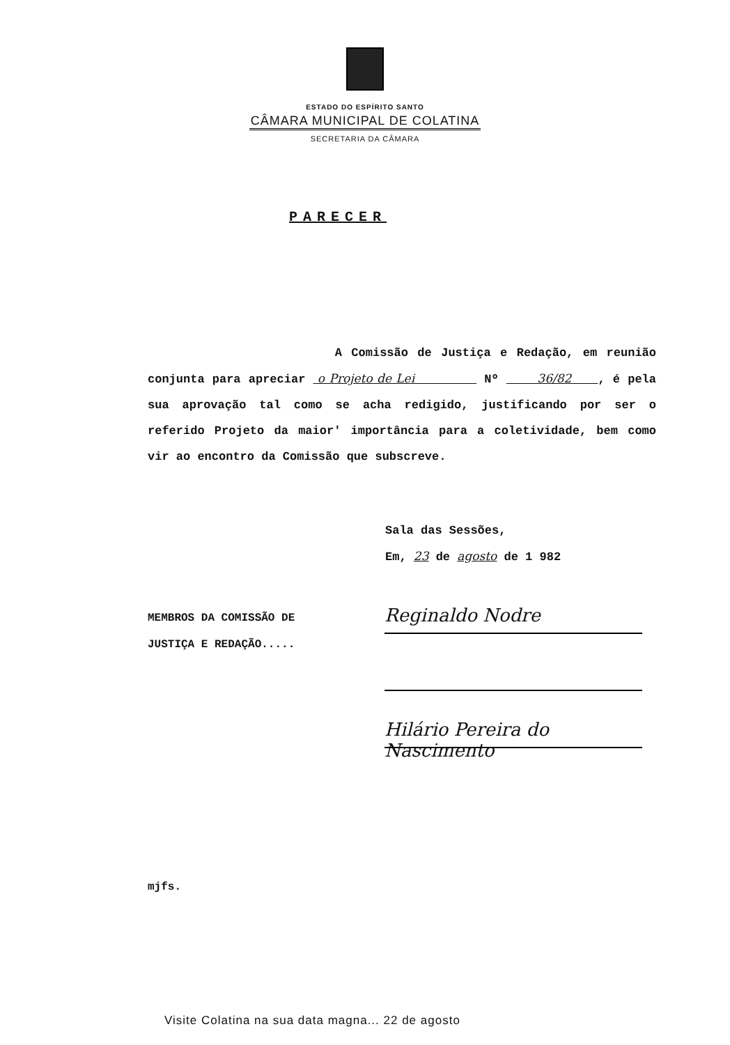ESTADO DO ESPÍRITO SANTO
CÂMARA MUNICIPAL DE COLATINA
SECRETARIA DA CÂMARA
PARECER
A Comissão de Justiça e Redação, em reunião conjunta para apreciar o Projeto de Lei Nº 36/82 , é pela sua aprovação tal como se acha redigido, justificando por ser o referido Projeto da maior' importância para a coletividade, bem como vir ao encontro da Comissão que subscreve.
Sala das Sessões,
Em, 23 de agosto de 1 982
MEMBROS DA COMISSÃO DE
JUSTIÇA E REDAÇÃO.....
Reginaldo Nodre
Hilário Pereira do Nascimento
mjfs.
Visite Colatina na sua data magna... 22 de agosto